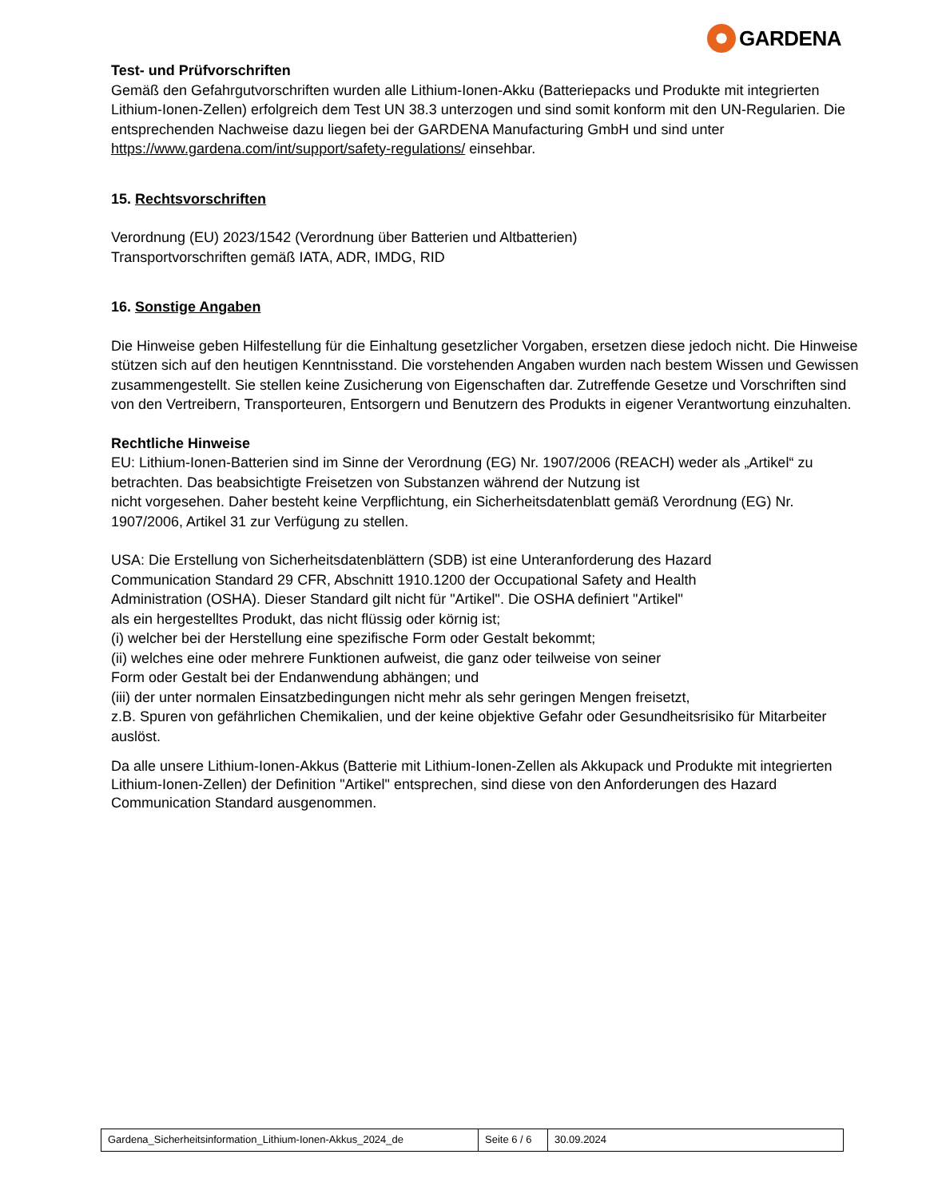GARDENA
Test- und Prüfvorschriften
Gemäß den Gefahrgutvorschriften wurden alle Lithium-Ionen-Akku (Batteriepacks und Produkte mit integrierten Lithium-Ionen-Zellen) erfolgreich dem Test UN 38.3 unterzogen und sind somit konform mit den UN-Regularien. Die entsprechenden Nachweise dazu liegen bei der GARDENA Manufacturing GmbH und sind unter https://www.gardena.com/int/support/safety-regulations/ einsehbar.
15. Rechtsvorschriften
Verordnung (EU) 2023/1542 (Verordnung über Batterien und Altbatterien)
Transportvorschriften gemäß IATA, ADR, IMDG, RID
16. Sonstige Angaben
Die Hinweise geben Hilfestellung für die Einhaltung gesetzlicher Vorgaben, ersetzen diese jedoch nicht. Die Hinweise stützen sich auf den heutigen Kenntnisstand. Die vorstehenden Angaben wurden nach bestem Wissen und Gewissen zusammengestellt. Sie stellen keine Zusicherung von Eigenschaften dar. Zutreffende Gesetze und Vorschriften sind von den Vertreibern, Transporteuren, Entsorgern und Benutzern des Produkts in eigener Verantwortung einzuhalten.
Rechtliche Hinweise
EU: Lithium-Ionen-Batterien sind im Sinne der Verordnung (EG) Nr. 1907/2006 (REACH) weder als „Artikel“ zu betrachten. Das beabsichtigte Freisetzen von Substanzen während der Nutzung ist
nicht vorgesehen. Daher besteht keine Verpflichtung, ein Sicherheitsdatenblatt gemäß Verordnung (EG) Nr. 1907/2006, Artikel 31 zur Verfügung zu stellen.
USA: Die Erstellung von Sicherheitsdatenblättern (SDB) ist eine Unteranforderung des Hazard
Communication Standard 29 CFR, Abschnitt 1910.1200 der Occupational Safety and Health
Administration (OSHA). Dieser Standard gilt nicht für "Artikel". Die OSHA definiert "Artikel"
als ein hergestelltes Produkt, das nicht flüssig oder körnig ist;
(i) welcher bei der Herstellung eine spezifische Form oder Gestalt bekommt;
(ii) welches eine oder mehrere Funktionen aufweist, die ganz oder teilweise von seiner
Form oder Gestalt bei der Endanwendung abhängen; und
(iii) der unter normalen Einsatzbedingungen nicht mehr als sehr geringen Mengen freisetzt,
z.B. Spuren von gefährlichen Chemikalien, und der keine objektive Gefahr oder Gesundheitsrisiko für Mitarbeiter auslöst.
Da alle unsere Lithium-Ionen-Akkus (Batterie mit Lithium-Ionen-Zellen als Akkupack und Produkte mit integrierten Lithium-Ionen-Zellen) der Definition "Artikel" entsprechen, sind diese von den Anforderungen des Hazard Communication Standard ausgenommen.
| Gardena_Sicherheitsinformation_Lithium-Ionen-Akkus_2024_de | Seite 6 / 6 | 30.09.2024 |